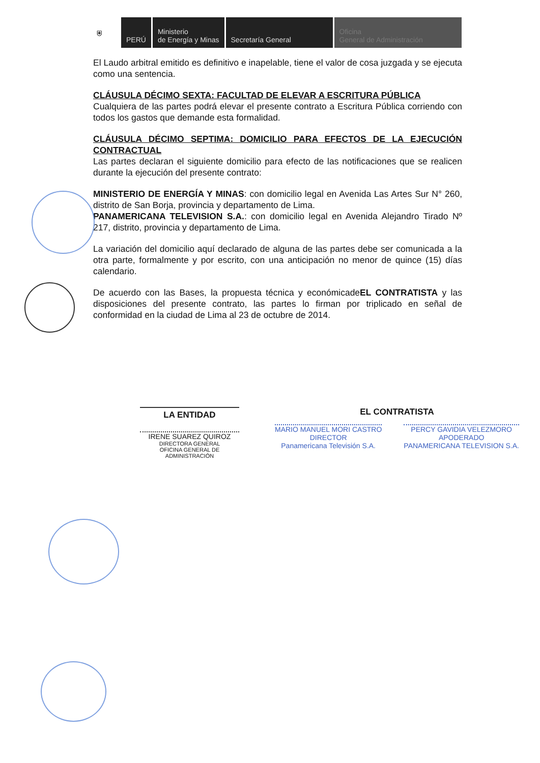⛨ PERÚ Ministerio
de Energía y Minas
Secretaría General Oficina
General de Administración
El Laudo arbitral emitido es definitivo e inapelable, tiene el valor de cosa juzgada y se ejecuta como una sentencia.
CLÁUSULA DÉCIMO SEXTA: FACULTAD DE ELEVAR A ESCRITURA PÚBLICA
Cualquiera de las partes podrá elevar el presente contrato a Escritura Pública corriendo con todos los gastos que demande esta formalidad.
CLÁUSULA DÉCIMO SEPTIMA: DOMICILIO PARA EFECTOS DE LA EJECUCIÓN CONTRACTUAL
Las partes declaran el siguiente domicilio para efecto de las notificaciones que se realicen durante la ejecución del presente contrato:
MINISTERIO DE ENERGÍA Y MINAS: con domicilio legal en Avenida Las Artes Sur N° 260, distrito de San Borja, provincia y departamento de Lima.
PANAMERICANA TELEVISION S.A.: con domicilio legal en Avenida Alejandro Tirado Nº 217, distrito, provincia y departamento de Lima.
La variación del domicilio aquí declarado de alguna de las partes debe ser comunicada a la otra parte, formalmente y por escrito, con una anticipación no menor de quince (15) días calendario.
De acuerdo con las Bases, la propuesta técnica y económicadeEL CONTRATISTA y las disposiciones del presente contrato, las partes lo firman por triplicado en señal de conformidad en la ciudad de Lima al 23 de octubre de 2014.
LA ENTIDAD
IRENE SUAREZ QUIROZ
DIRECTORA GENERAL
OFICINA GENERAL DE ADMINISTRACIÓN
EL CONTRATISTA
MARIO MANUEL MORI CASTRO
DIRECTOR
Panamericana Televisión S.A.
PERCY GAVIDIA VELEZMORO
APODERADO
PANAMERICANA TELEVISION S.A.